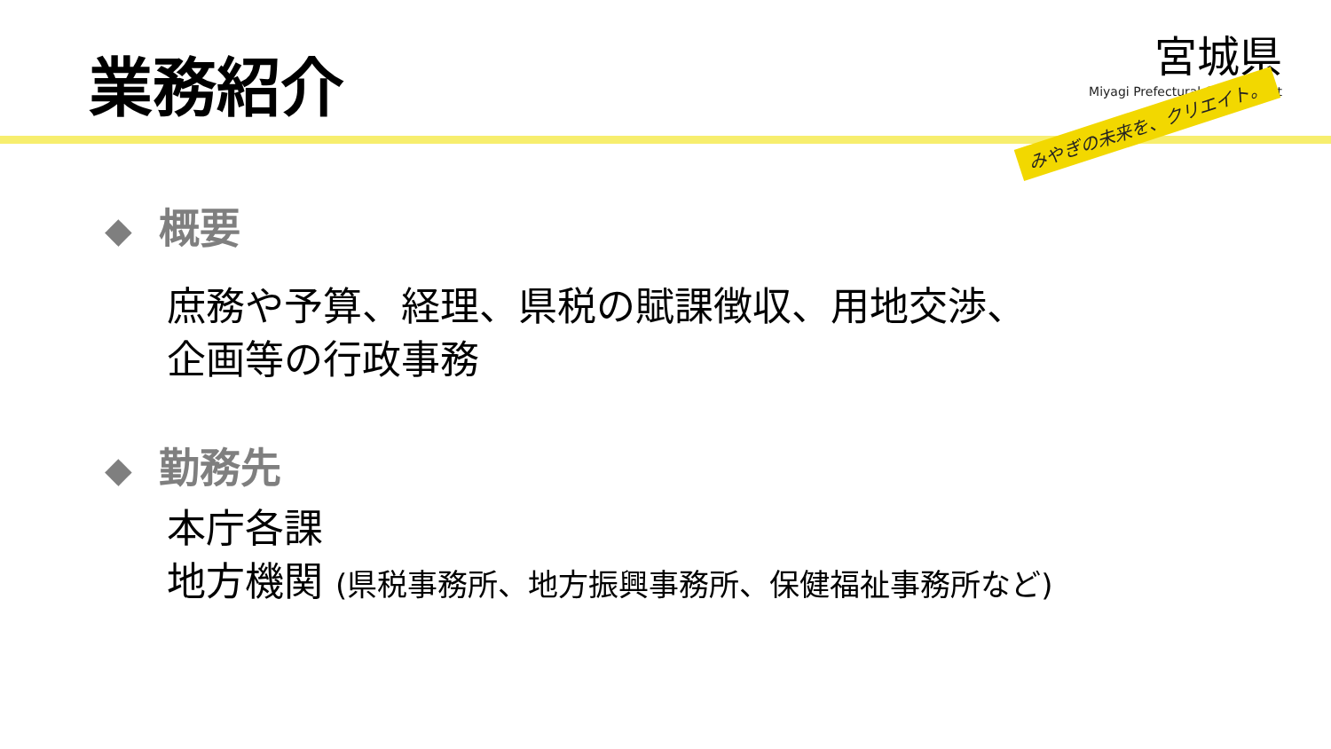業務紹介
宮城県
Miyagi Prefectural Government
みやぎの未来を、クリエイト。
◆ 概要
庶務や予算、経理、県税の賦課徴収、用地交渉、
企画等の行政事務
◆ 勤務先
本庁各課
地方機関 (県税事務所、地方振興事務所、保健福祉事務所など)